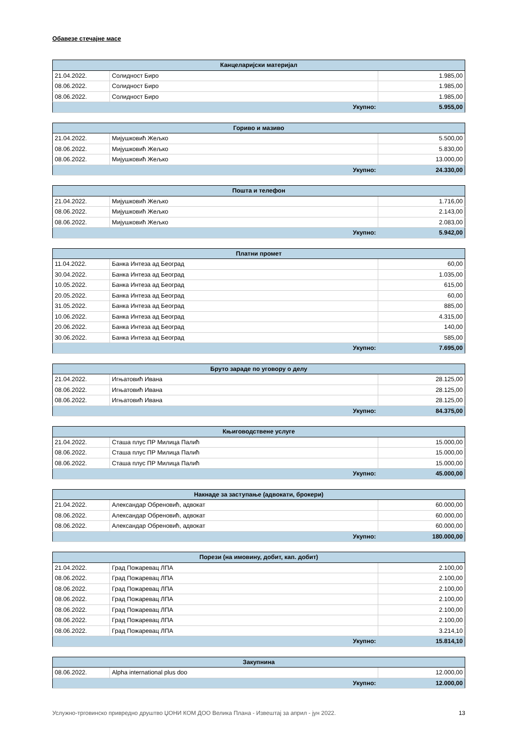Обавезе стечајне масе
| Канцеларијски материјал | | |
| --- | --- | --- |
| 21.04.2022. | Солидност Биро | 1.985,00 |
| 08.06.2022. | Солидност Биро | 1.985,00 |
| 08.06.2022. | Солидност Биро | 1.985,00 |
| Укупно: | | 5.955,00 |
| Гориво и мазиво | | |
| --- | --- | --- |
| 21.04.2022. | Мијушковић Жељко | 5.500,00 |
| 08.06.2022. | Мијушковић Жељко | 5.830,00 |
| 08.06.2022. | Мијушковић Жељко | 13.000,00 |
| Укупно: | | 24.330,00 |
| Пошта и телефон | | |
| --- | --- | --- |
| 21.04.2022. | Мијушковић Жељко | 1.716,00 |
| 08.06.2022. | Мијушковић Жељко | 2.143,00 |
| 08.06.2022. | Мијушковић Жељко | 2.083,00 |
| Укупно: | | 5.942,00 |
| Платни промет | | |
| --- | --- | --- |
| 11.04.2022. | Банка Интеза ад Београд | 60,00 |
| 30.04.2022. | Банка Интеза ад Београд | 1.035,00 |
| 10.05.2022. | Банка Интеза ад Београд | 615,00 |
| 20.05.2022. | Банка Интеза ад Београд | 60,00 |
| 31.05.2022. | Банка Интеза ад Београд | 885,00 |
| 10.06.2022. | Банка Интеза ад Београд | 4.315,00 |
| 20.06.2022. | Банка Интеза ад Београд | 140,00 |
| 30.06.2022. | Банка Интеза ад Београд | 585,00 |
| Укупно: | | 7.695,00 |
| Бруто зараде по уговору о делу | | |
| --- | --- | --- |
| 21.04.2022. | Игњатовић Ивана | 28.125,00 |
| 08.06.2022. | Игњатовић Ивана | 28.125,00 |
| 08.06.2022. | Игњатовић Ивана | 28.125,00 |
| Укупно: | | 84.375,00 |
| Књиговодствене услуге | | |
| --- | --- | --- |
| 21.04.2022. | Сташа плус ПР Милица Палић | 15.000,00 |
| 08.06.2022. | Сташа плус ПР Милица Палић | 15.000,00 |
| 08.06.2022. | Сташа плус ПР Милица Палић | 15.000,00 |
| Укупно: | | 45.000,00 |
| Накнаде за заступање (адвокати, брокери) | | |
| --- | --- | --- |
| 21.04.2022. | Александар Обреновић, адвокат | 60.000,00 |
| 08.06.2022. | Александар Обреновић, адвокат | 60.000,00 |
| 08.06.2022. | Александар Обреновић, адвокат | 60.000,00 |
| Укупно: | | 180.000,00 |
| Порези (на имовину, добит, кап. добит) | | |
| --- | --- | --- |
| 21.04.2022. | Град Пожаревац ЛПА | 2.100,00 |
| 08.06.2022. | Град Пожаревац ЛПА | 2.100,00 |
| 08.06.2022. | Град Пожаревац ЛПА | 2.100,00 |
| 08.06.2022. | Град Пожаревац ЛПА | 2.100,00 |
| 08.06.2022. | Град Пожаревац ЛПА | 2.100,00 |
| 08.06.2022. | Град Пожаревац ЛПА | 2.100,00 |
| 08.06.2022. | Град Пожаревац ЛПА | 3.214,10 |
| Укупно: | | 15.814,10 |
| Закупнина | | |
| --- | --- | --- |
| 08.06.2022. | Alpha international plus doo | 12.000,00 |
| Укупно: | | 12.000,00 |
Услужно-трговинско привредно друштво ЏОНИ КОМ ДОО Велика Плана - Извештај за април - јун 2022. 13